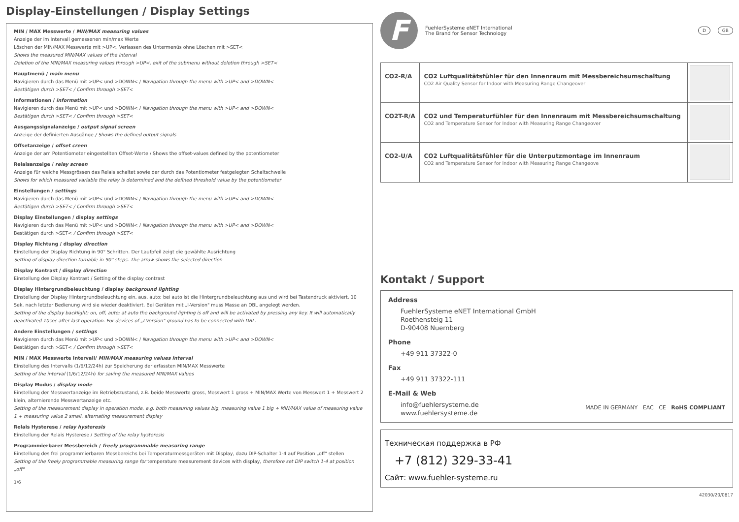Display-Einstellungen / Display Settings
MIN / MAX Messwerte / MIN/MAX measuring values
Anzeige der im Intervall gemessenen min/max Werte
Löschen der MIN/MAX Messwerte mit >UP<, Verlassen des Untermenüs ohne Löschen mit >SET<
Shows the measured MIN/MAX values of the interval
Deletion of the MIN/MAX measuring values through >UP<, exit of the submenu without deletion through >SET<
Hauptmenü / main menu
Navigieren durch das Menü mit >UP< und >DOWN< / Navigation through the menu with >UP< and >DOWN<
Bestätigen durch >SET< / Confirm through >SET<
Informationen / information
Navigieren durch das Menü mit >UP< und >DOWN< / Navigation through the menu with >UP< and >DOWN<
Bestätigen durch >SET< / Confirm through >SET<
Ausgangssignalanzeige / output signal screen
Anzeige der definierten Ausgänge / Shows the defined output signals
Offsetanzeige / offset creen
Anzeige der am Potentiometer eingestellten Offset-Werte / Shows the offset-values defined by the potentiometer
Relaisanzeige / relay screen
Anzeige für welche Messgrössen das Relais schaltet sowie der durch das Potentiometer festgelegten Schaltschwelle
Shows for which measured variable the relay is determined and the defined threshold value by the potentiometer
Einstellungen / settings
Navigieren durch das Menü mit >UP< und >DOWN< / Navigation through the menu with >UP< and >DOWN<
Bestätigen durch >SET< / Confirm through >SET<
Display Einstellungen / display settings
Navigieren durch das Menü mit >UP< und >DOWN< / Navigation through the menu with >UP< and >DOWN<
Bestätigen durch >SET< / Confirm through >SET<
Display Richtung / display direction
Einstellung der Display Richtung in 90° Schritten. Der Laufpfeil zeigt die gewählte Ausrichtung
Setting of display direction turnable in 90° steps. The arrow shows the selected direction
Display Kontrast / display direction
Einstellung des Display Kontrast / Setting of the display contrast
Display Hintergrundbeleuchtung / display background lighting
Einstellung der Display Hintergrundbeleuchtung ein, aus, auto; bei auto ist die Hintergrundbeleuchtung aus und wird bei Tastendruck aktiviert. 10 Sek. nach letzter Bedienung wird sie wieder deaktiviert. Bei Geräten mit „I-Version" muss Masse an DBL angelegt werden.
Setting of the display backlight: on, off, auto; at auto the background lighting is off and will be activated by pressing any key. It will automatically deactivated 10sec after last operation. For devices of „I-Version" ground has to be connected with DBL.
Andere Einstellungen / settings
Navigieren durch das Menü mit >UP< und >DOWN< / Navigation through the menu with >UP< and >DOWN<
Bestätigen durch >SET< / Confirm through >SET<
MIN / MAX Messwerte Intervall/ MIN/MAX measuring values interval
Einstellung des Intervalls (1/6/12/24h) zur Speicherung der erfassten MIN/MAX Messwerte
Setting of the interval (1/6/12/24h) for saving the measured MIN/MAX values
Display Modus / display mode
Einstellung der Messwertanzeige im Betriebszustand, z.B. beide Messwerte gross, Messwert 1 gross + MIN/MAX Werte von Messwert 1 + Messwert 2 klein, alternierende Messwertanzeige etc.
Setting of the measurement display in operation mode, e.g. both measuring values big, measuring value 1 big + MIN/MAX value of measuring value 1 + measuring value 2 small, alternating measurement display
Relais Hysterese / relay hysteresis
Einstellung der Relais Hysterese / Setting of the relay hysteresis
Programmierbarer Messbereich / freely programmable measuring range
Einstellung des frei programmierbaren Messbereichs bei Temperaturmessgeräten mit Display, dazu DIP-Schalter 1-4 auf Position „off" stellen
Setting of the freely programmable measuring range for temperature measurement devices with display, therefore set DIP switch 1-4 at position „off"
1/6
F
FuehlerSysteme eNET International
The Brand for Sensor Technology
D GB
| CO2-R/A | CO2 Luftqualitätsfühler für den Innenraum mit Messbereichsumschaltung CO2 Air Quality Sensor for Indoor with Measuring Range Changeover | |
| CO2T-R/A | CO2 und Temperaturfühler für den Innenraum mit Messbereichsumschaltung CO2 and Temperature Sensor for Indoor with Measuring Range Changeover | |
| CO2-U/A | CO2 Luftqualitätsfühler für die Unterputzmontage im Innenraum CO2 and Temperature Sensor for Indoor with Measuring Range Changeove | |
Kontakt / Support
Address
FuehlerSysteme eNET International GmbH
Roethensteig 11
D-90408 Nuernberg
Phone
+49 911 37322-0
Fax
+49 911 37322-111
E-Mail & Web
info@fuehlersysteme.de
www.fuehlersysteme.de
MADE IN GERMANY EAC CE RoHS COMPLIANT
Техническая поддержка в РФ
+7 (812) 329-33-41
Сайт: www.fuehler-systeme.ru
42030/20/0817